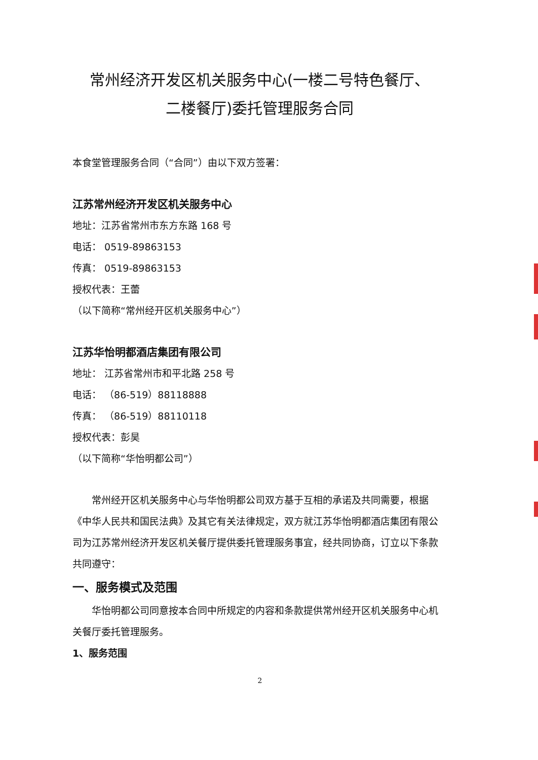常州经济开发区机关服务中心(一楼二号特色餐厅、
二楼餐厅)委托管理服务合同
本食堂管理服务合同（“合同”）由以下双方签署：
江苏常州经济开发区机关服务中心
地址：江苏省常州市东方东路 168 号
电话： 0519-89863153
传真： 0519-89863153
授权代表：王蕾
（以下简称“常州经开区机关服务中心”）
江苏华怡明都酒店集团有限公司
地址： 江苏省常州市和平北路 258 号
电话： （86-519）88118888
传真： （86-519）88110118
授权代表：彭昊
（以下简称“华怡明都公司”）
常州经开区机关服务中心与华怡明都公司双方基于互相的承诺及共同需要，根据《中华人民共和国民法典》及其它有关法律规定，双方就江苏华怡明都酒店集团有限公司为江苏常州经济开发区机关餐厅提供委托管理服务事宜，经共同协商，订立以下条款共同遵守：
一、服务模式及范围
华怡明都公司同意按本合同中所规定的内容和条款提供常州经开区机关服务中心机关餐厅委托管理服务。
1、服务范围
2